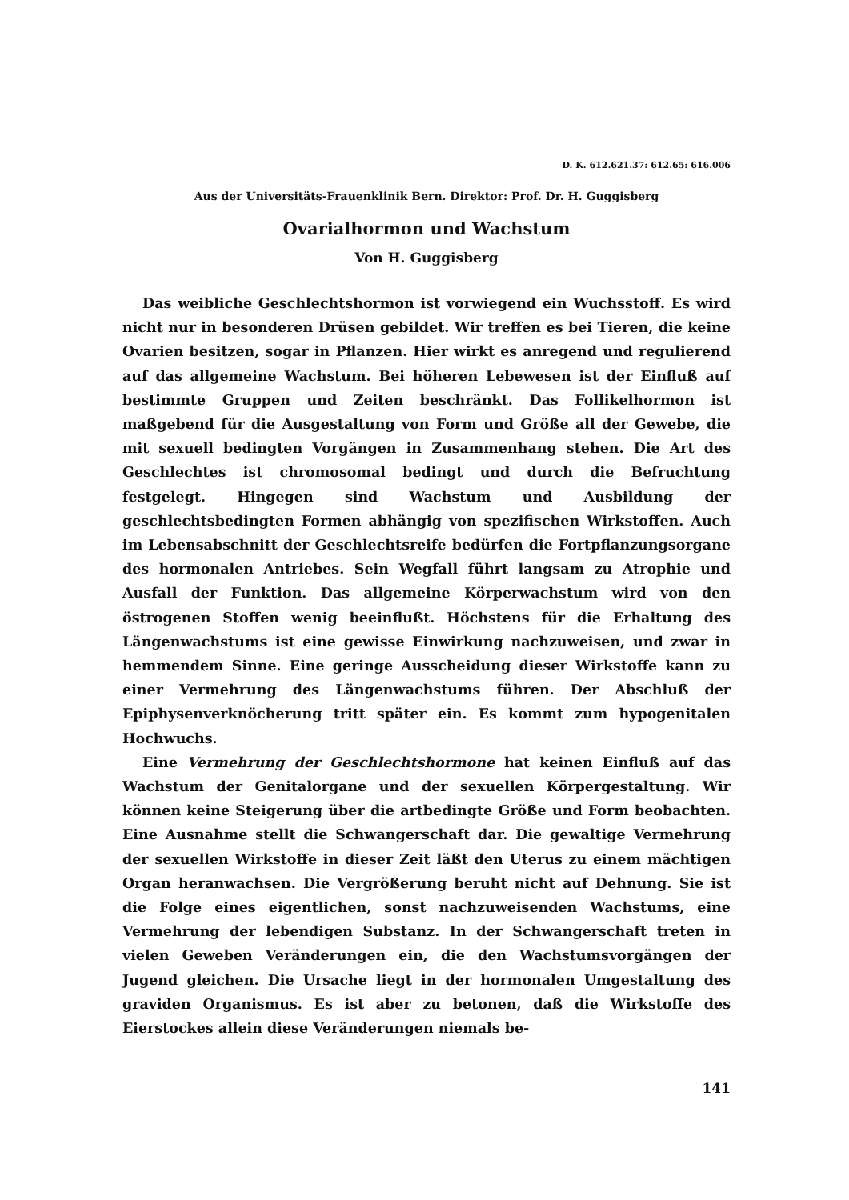D. K. 612.621.37: 612.65: 616.006
Aus der Universitäts-Frauenklinik Bern. Direktor: Prof. Dr. H. Guggisberg
Ovarialhormon und Wachstum
Von H. Guggisberg
Das weibliche Geschlechtshormon ist vorwiegend ein Wuchsstoff. Es wird nicht nur in besonderen Drüsen gebildet. Wir treffen es bei Tieren, die keine Ovarien besitzen, sogar in Pflanzen. Hier wirkt es anregend und regulierend auf das allgemeine Wachstum. Bei höheren Lebewesen ist der Einfluß auf bestimmte Gruppen und Zeiten beschränkt. Das Follikelhormon ist maßgebend für die Ausgestaltung von Form und Größe all der Gewebe, die mit sexuell bedingten Vorgängen in Zusammenhang stehen. Die Art des Geschlechtes ist chromosomal bedingt und durch die Befruchtung festgelegt. Hingegen sind Wachstum und Ausbildung der geschlechtsbedingten Formen abhängig von spezifischen Wirkstoffen. Auch im Lebensabschnitt der Geschlechtsreife bedürfen die Fortpflanzungsorgane des hormonalen Antriebes. Sein Wegfall führt langsam zu Atrophie und Ausfall der Funktion. Das allgemeine Körperwachstum wird von den östrogenen Stoffen wenig beeinflußt. Höchstens für die Erhaltung des Längenwachstums ist eine gewisse Einwirkung nachzuweisen, und zwar in hemmendem Sinne. Eine geringe Ausscheidung dieser Wirkstoffe kann zu einer Vermehrung des Längenwachstums führen. Der Abschluß der Epiphysenverknöcherung tritt später ein. Es kommt zum hypogenitalen Hochwuchs.
Eine Vermehrung der Geschlechtshormone hat keinen Einfluß auf das Wachstum der Genitalorgane und der sexuellen Körpergestaltung. Wir können keine Steigerung über die artbedingte Größe und Form beobachten. Eine Ausnahme stellt die Schwangerschaft dar. Die gewaltige Vermehrung der sexuellen Wirkstoffe in dieser Zeit läßt den Uterus zu einem mächtigen Organ heranwachsen. Die Vergrößerung beruht nicht auf Dehnung. Sie ist die Folge eines eigentlichen, sonst nachzuweisenden Wachstums, eine Vermehrung der lebendigen Substanz. In der Schwangerschaft treten in vielen Geweben Veränderungen ein, die den Wachstumsvorgängen der Jugend gleichen. Die Ursache liegt in der hormonalen Umgestaltung des graviden Organismus. Es ist aber zu betonen, daß die Wirkstoffe des Eierstockes allein diese Veränderungen niemals be-
141